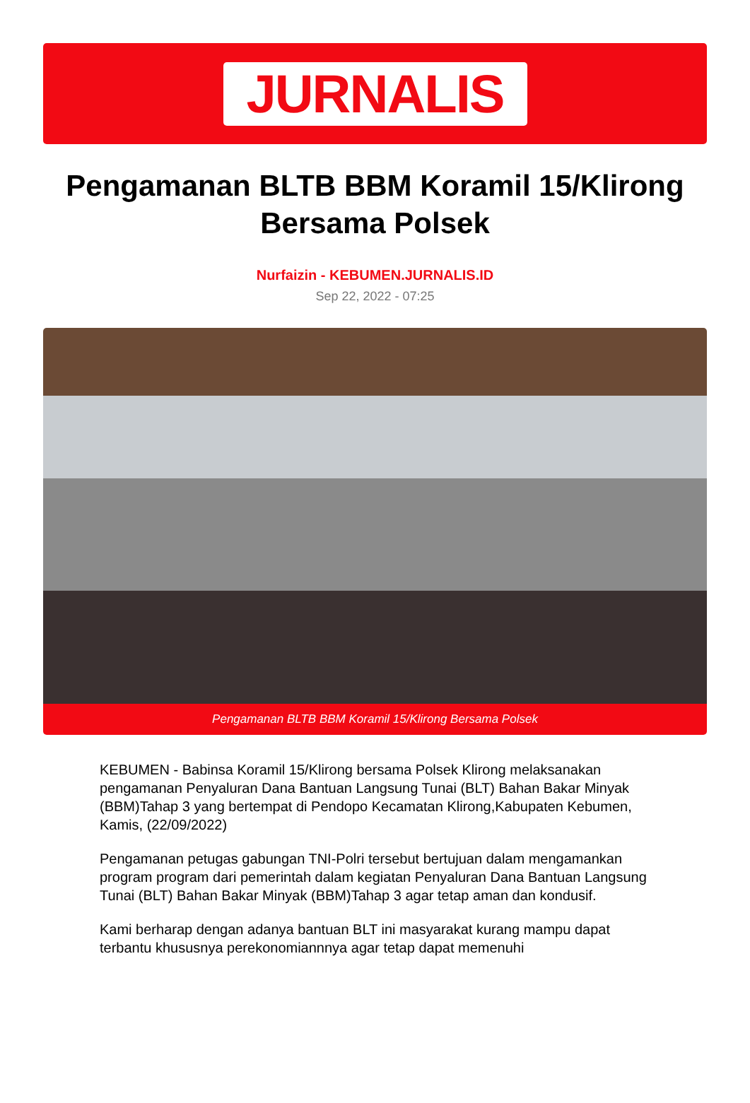JURNALIS
Pengamanan BLTB BBM Koramil 15/Klirong Bersama Polsek
Nurfaizin - KEBUMEN.JURNALIS.ID
Sep 22, 2022 - 07:25
Pengamanan BLTB BBM Koramil 15/Klirong Bersama Polsek
KEBUMEN - Babinsa Koramil 15/Klirong bersama Polsek Klirong melaksanakan pengamanan Penyaluran Dana Bantuan Langsung Tunai (BLT) Bahan Bakar Minyak (BBM)Tahap 3 yang bertempat di Pendopo Kecamatan Klirong,Kabupaten Kebumen, Kamis, (22/09/2022)
Pengamanan petugas gabungan TNI-Polri tersebut bertujuan dalam mengamankan program program dari pemerintah dalam kegiatan Penyaluran Dana Bantuan Langsung Tunai (BLT) Bahan Bakar Minyak (BBM)Tahap 3 agar tetap aman dan kondusif.
Kami berharap dengan adanya bantuan BLT ini masyarakat kurang mampu dapat terbantu khususnya perekonomiannnya agar tetap dapat memenuhi